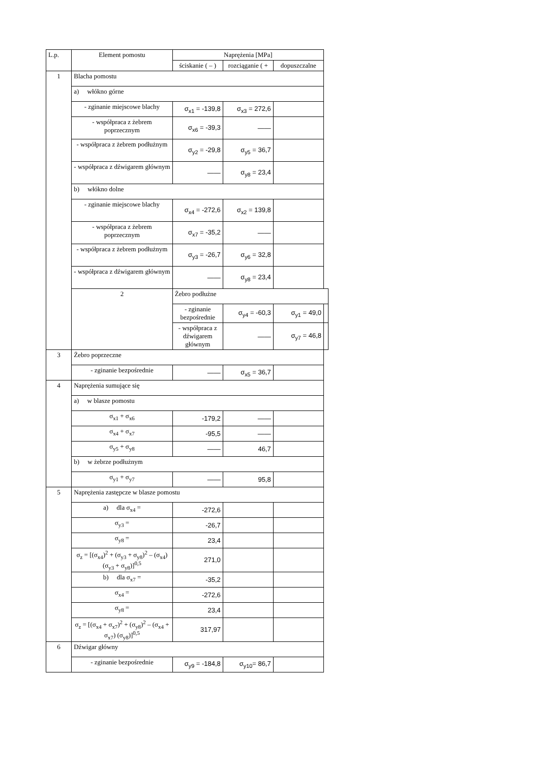| L.p. | Element pomostu | Naprężenia [MPa] | | | |
| --- | --- | --- | --- | --- | --- |
| | | ściskanie ( – ) | rozciąganie ( + | dopuszczalne | |
| 1 | Blacha pomostu | | | | |
| | a) włókno górne | | | | |
| | - zginanie miejscowe blachy | σ<sub>x1</sub> = -139,8 | σ<sub>x3</sub> = 272,6 | | |
| | - współpraca z żebrem poprzecznym | σ<sub>x6</sub> = -39,3 | —— | | |
| | - współpraca z żebrem podłużnym | σ<sub>y2</sub> = -29,8 | σ<sub>y5</sub> = 36,7 | | |
| | - współpraca z dźwigarem głównym | —— | σ<sub>y8</sub> = 23,4 | | |
| | b) włókno dolne | | | | |
| | - zginanie miejscowe blachy | σ<sub>x4</sub> = -272,6 | σ<sub>x2</sub> = 139,8 | | |
| | - współpraca z żebrem poprzecznym | σ<sub>x7</sub> = -35,2 | —— | | |
| | - współpraca z żebrem podłużnym | σ<sub>y3</sub> = -26,7 | σ<sub>y6</sub> = 32,8 | | |
| | - współpraca z dźwigarem głównym | —— | σ<sub>y8</sub> = 23,4 | | |
| | 2 | Żebro podłużne | | | |
| | | - zginanie bezpośrednie | σ<sub>y4</sub> = -60,3 | σ<sub>y1</sub> = 49,0 | |
| | | - współpraca z dźwigarem głównym | —— | σ<sub>y7</sub> = 46,8 | |
| 3 | Żebro poprzeczne | | | | |
| | - zginanie bezpośrednie | —— | σ<sub>x5</sub> = 36,7 | | |
| 4 | Naprężenia sumujące się | | | | |
| | a) w blasze pomostu | | | | |
| | σ<sub>x1</sub> + σ<sub>x6</sub> | -179,2 | —— | | |
| | σ<sub>x4</sub> + σ<sub>x7</sub> | -95,5 | —— | | |
| | σ<sub>y5</sub> + σ<sub>y8</sub> | —— | 46,7 | | |
| | b) w żebrze podłużnym | | | | |
| | σ<sub>y1</sub> + σ<sub>y7</sub> | —— | 95,8 | | |
| 5 | Naprężenia zastępcze w blasze pomostu | | | | |
| | a) dla σ<sub>x4</sub> = | -272,6 | | | |
| | σ<sub>y3</sub> = | -26,7 | | | |
| | σ<sub>y8</sub> = | 23,4 | | | |
| | σ<sub>z</sub> = [(σ<sub>x4</sub>)<sup>2</sup> + (σ<sub>y3</sub> + σ<sub>y8</sub>)<sup>2</sup> – (σ<sub>x4</sub>) (σ<sub>y3</sub> + σ<sub>y8</sub>)]<sup>0,5</sup> | 271,0 | | | |
| | b) dla σ<sub>x7</sub> = | -35,2 | | | |
| | σ<sub>x4</sub> = | -272,6 | | | |
| | σ<sub>y8</sub> = | 23,4 | | | |
| | σ<sub>z</sub> = [(σ<sub>x4</sub> + σ<sub>x7</sub>)<sup>2</sup> + (σ<sub>y8</sub>)<sup>2</sup> – (σ<sub>x4</sub> + σ<sub>x7</sub>) (σ<sub>y8</sub>)]<sup>0,5</sup> | 317,97 | | | |
| 6 | Dźwigar główny | | | | |
| | - zginanie bezpośrednie | σ<sub>y9</sub> = -184,8 | σ<sub>y10</sub>= 86,7 | | |